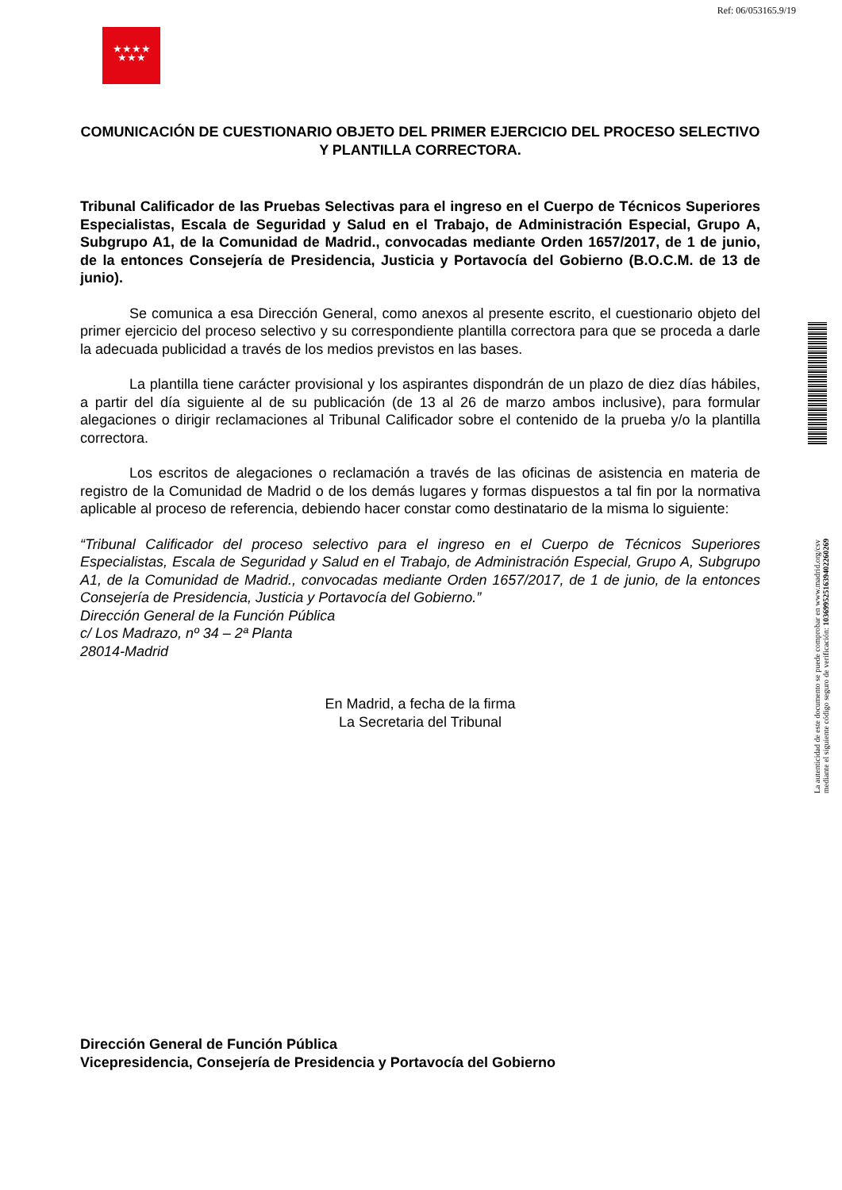Ref: 06/053165.9/19
★★★★
★★★
COMUNICACIÓN DE CUESTIONARIO OBJETO DEL PRIMER EJERCICIO DEL PROCESO SELECTIVO Y PLANTILLA CORRECTORA.
Tribunal Calificador de las Pruebas Selectivas para el ingreso en el Cuerpo de Técnicos Superiores Especialistas, Escala de Seguridad y Salud en el Trabajo, de Administración Especial, Grupo A, Subgrupo A1, de la Comunidad de Madrid., convocadas mediante Orden 1657/2017, de 1 de junio, de la entonces Consejería de Presidencia, Justicia y Portavocía del Gobierno (B.O.C.M. de 13 de junio).
Se comunica a esa Dirección General, como anexos al presente escrito, el cuestionario objeto del primer ejercicio del proceso selectivo y su correspondiente plantilla correctora para que se proceda a darle la adecuada publicidad a través de los medios previstos en las bases.
La plantilla tiene carácter provisional y los aspirantes dispondrán de un plazo de diez días hábiles, a partir del día siguiente al de su publicación (de 13 al 26 de marzo ambos inclusive), para formular alegaciones o dirigir reclamaciones al Tribunal Calificador sobre el contenido de la prueba y/o la plantilla correctora.
Los escritos de alegaciones o reclamación a través de las oficinas de asistencia en materia de registro de la Comunidad de Madrid o de los demás lugares y formas dispuestos a tal fin por la normativa aplicable al proceso de referencia, debiendo hacer constar como destinatario de la misma lo siguiente:
“Tribunal Calificador del proceso selectivo para el ingreso en el Cuerpo de Técnicos Superiores Especialistas, Escala de Seguridad y Salud en el Trabajo, de Administración Especial, Grupo A, Subgrupo A1, de la Comunidad de Madrid., convocadas mediante Orden 1657/2017, de 1 de junio, de la entonces Consejería de Presidencia, Justicia y Portavocía del Gobierno.”
Dirección General de la Función Pública
c/ Los Madrazo, nº 34 – 2ª Planta
28014-Madrid
En Madrid, a fecha de la firma
La Secretaria del Tribunal
Dirección General de Función Pública
Vicepresidencia, Consejería de Presidencia y Portavocía del Gobierno
La autenticidad de este documento se puede comprobar en www.madrid.org/csv
mediante el siguiente código seguro de verificación: 1036995251639402260269